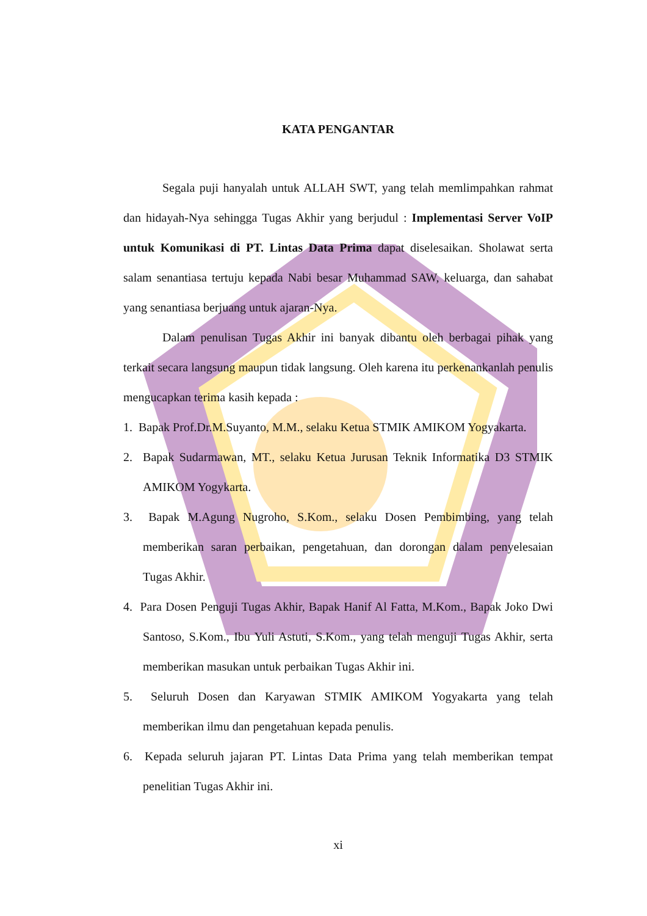KATA PENGANTAR
Segala puji hanyalah untuk ALLAH SWT, yang telah memlimpahkan rahmat dan hidayah-Nya sehingga Tugas Akhir yang berjudul : Implementasi Server VoIP untuk Komunikasi di PT. Lintas Data Prima dapat diselesaikan. Sholawat serta salam senantiasa tertuju kepada Nabi besar Muhammad SAW, keluarga, dan sahabat yang senantiasa berjuang untuk ajaran-Nya.
Dalam penulisan Tugas Akhir ini banyak dibantu oleh berbagai pihak yang terkait secara langsung maupun tidak langsung. Oleh karena itu perkenankanlah penulis mengucapkan terima kasih kepada :
1. Bapak Prof.Dr.M.Suyanto, M.M., selaku Ketua STMIK AMIKOM Yogyakarta.
2. Bapak Sudarmawan, MT., selaku Ketua Jurusan Teknik Informatika D3 STMIK AMIKOM Yogykarta.
3. Bapak M.Agung Nugroho, S.Kom., selaku Dosen Pembimbing, yang telah memberikan saran perbaikan, pengetahuan, dan dorongan dalam penyelesaian Tugas Akhir.
4. Para Dosen Penguji Tugas Akhir, Bapak Hanif Al Fatta, M.Kom., Bapak Joko Dwi Santoso, S.Kom., Ibu Yuli Astuti, S.Kom., yang telah menguji Tugas Akhir, serta memberikan masukan untuk perbaikan Tugas Akhir ini.
5. Seluruh Dosen dan Karyawan STMIK AMIKOM Yogyakarta yang telah memberikan ilmu dan pengetahuan kepada penulis.
6. Kepada seluruh jajaran PT. Lintas Data Prima yang telah memberikan tempat penelitian Tugas Akhir ini.
xi